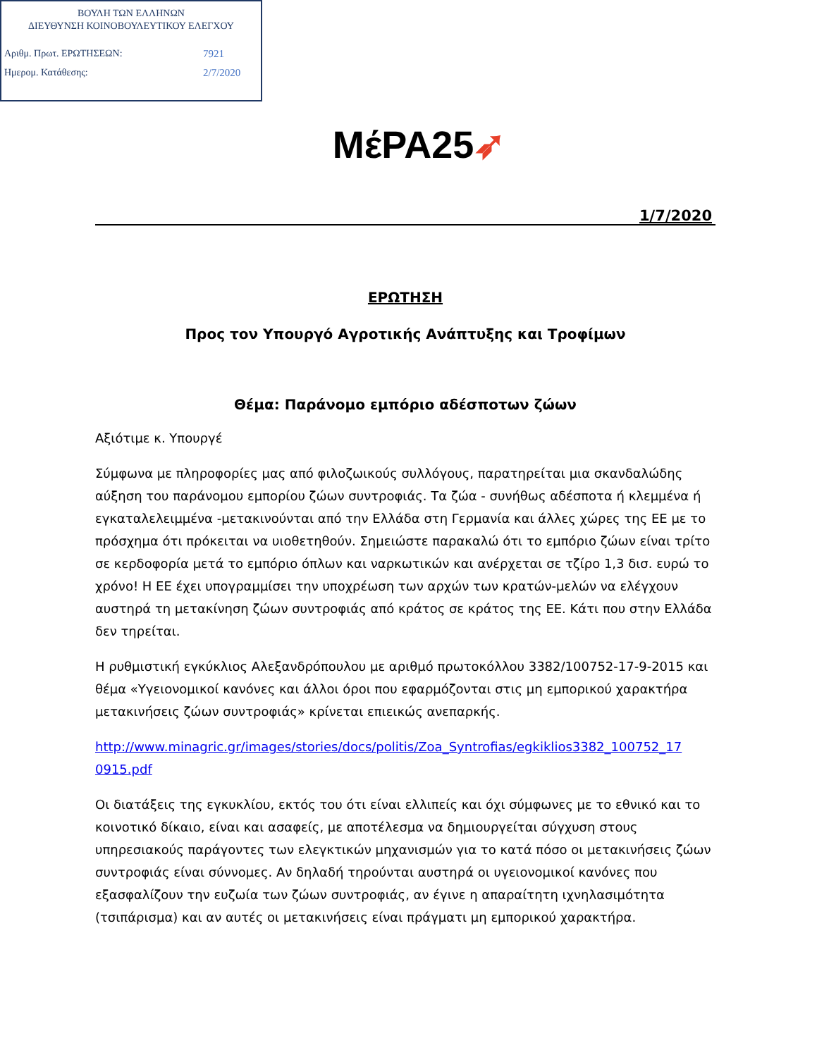ΒΟΥΛΗ ΤΩΝ ΕΛΛΗΝΩΝ
ΔΙΕΥΘΥΝΣΗ ΚΟΙΝΟΒΟΥΛΕΥΤΙΚΟΥ ΕΛΕΓΧΟΥ
Αριθμ. Πρωτ. ΕΡΩΤΗΣΕΩΝ: 7921
Ημερομ. Κατάθεσης: 2/7/2020
ΜέΡΑ25➶
1/7/2020
ΕΡΩΤΗΣΗ
Προς τον Υπουργό Αγροτικής Ανάπτυξης και Τροφίμων
Θέμα: Παράνομο εμπόριο αδέσποτων ζώων
Αξιότιμε κ. Υπουργέ
Σύμφωνα με πληροφορίες μας από φιλοζωικούς συλλόγους, παρατηρείται μια σκανδαλώδης αύξηση του παράνομου εμπορίου ζώων συντροφιάς. Τα ζώα - συνήθως αδέσποτα ή κλεμμένα ή εγκαταλελειμμένα -μετακινούνται από την Ελλάδα στη Γερμανία και άλλες χώρες της ΕΕ με το πρόσχημα ότι πρόκειται να υιοθετηθούν. Σημειώστε παρακαλώ ότι το εμπόριο ζώων είναι τρίτο σε κερδοφορία μετά το εμπόριο όπλων και ναρκωτικών και ανέρχεται σε τζίρο 1,3 δισ. ευρώ το χρόνο! Η ΕΕ έχει υπογραμμίσει την υποχρέωση των αρχών των κρατών-μελών να ελέγχουν αυστηρά τη μετακίνηση ζώων συντροφιάς από κράτος σε κράτος της ΕΕ. Κάτι που στην Ελλάδα δεν τηρείται.
Η ρυθμιστική εγκύκλιος Αλεξανδρόπουλου με αριθμό πρωτοκόλλου 3382/100752-17-9-2015 και θέμα «Υγειονομικοί κανόνες και άλλοι όροι που εφαρμόζονται στις μη εμπορικού χαρακτήρα μετακινήσεις ζώων συντροφιάς» κρίνεται επιεικώς ανεπαρκής.
http://www.minagric.gr/images/stories/docs/politis/Zoa_Syntrofias/egkiklios3382_100752_17 0915.pdf
Οι διατάξεις της εγκυκλίου, εκτός του ότι είναι ελλιπείς και όχι σύμφωνες με το εθνικό και το κοινοτικό δίκαιο, είναι και ασαφείς, με αποτέλεσμα να δημιουργείται σύγχυση στους υπηρεσιακούς παράγοντες των ελεγκτικών μηχανισμών για το κατά πόσο οι μετακινήσεις ζώων συντροφιάς είναι σύννομες. Αν δηλαδή τηρούνται αυστηρά οι υγειονομικοί κανόνες που εξασφαλίζουν την ευζωία των ζώων συντροφιάς, αν έγινε η απαραίτητη ιχνηλασιμότητα (τσιπάρισμα) και αν αυτές οι μετακινήσεις είναι πράγματι μη εμπορικού χαρακτήρα.